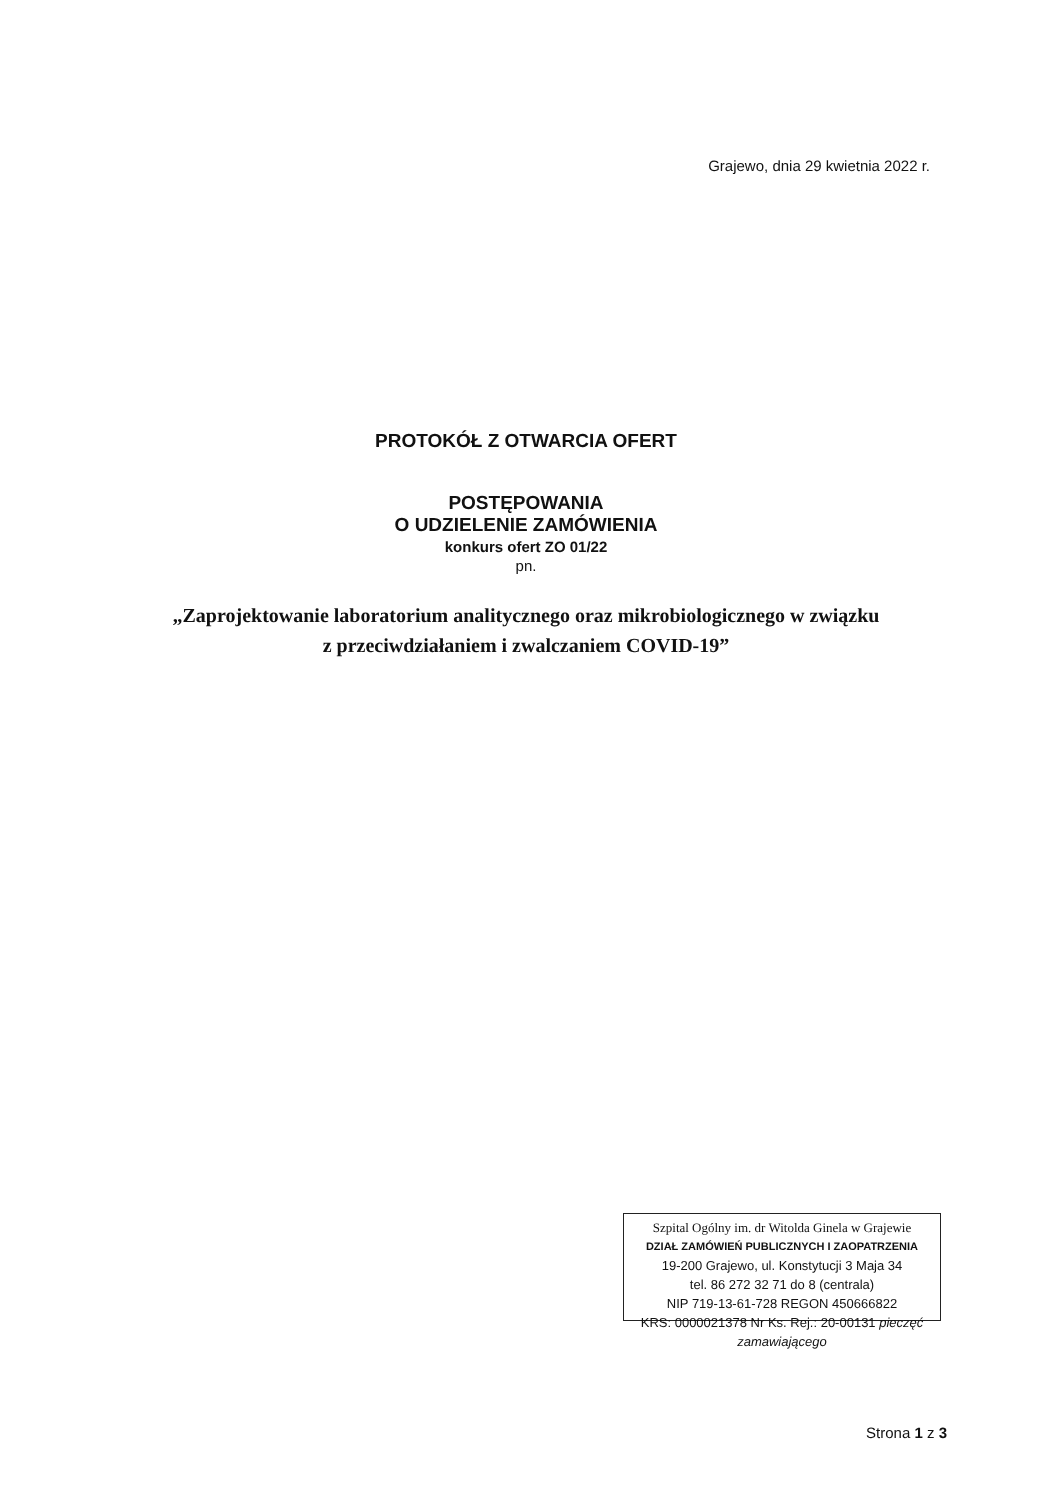Grajewo, dnia 29 kwietnia 2022 r.
PROTOKÓŁ Z OTWARCIA OFERT
POSTĘPOWANIA
O UDZIELENIE ZAMÓWIENIA
konkurs ofert ZO 01/22
pn.
„Zaprojektowanie laboratorium analitycznego oraz mikrobiologicznego w związku
z przeciwdziałaniem i zwalczaniem COVID-19”
Szpital Ogólny im. dr Witolda Ginela w Grajewie
DZIAŁ ZAMÓWIEŃ PUBLICZNYCH I ZAOPATRZENIA
19-200 Grajewo, ul. Konstytucji 3 Maja 34
tel. 86 272 32 71 do 8 (centrala)
NIP 719-13-61-728 REGON 450666822
KRS: 0000021378 Nr Ks. Rej.: 20-00131 pieczęć zamawiającego
Strona 1 z 3